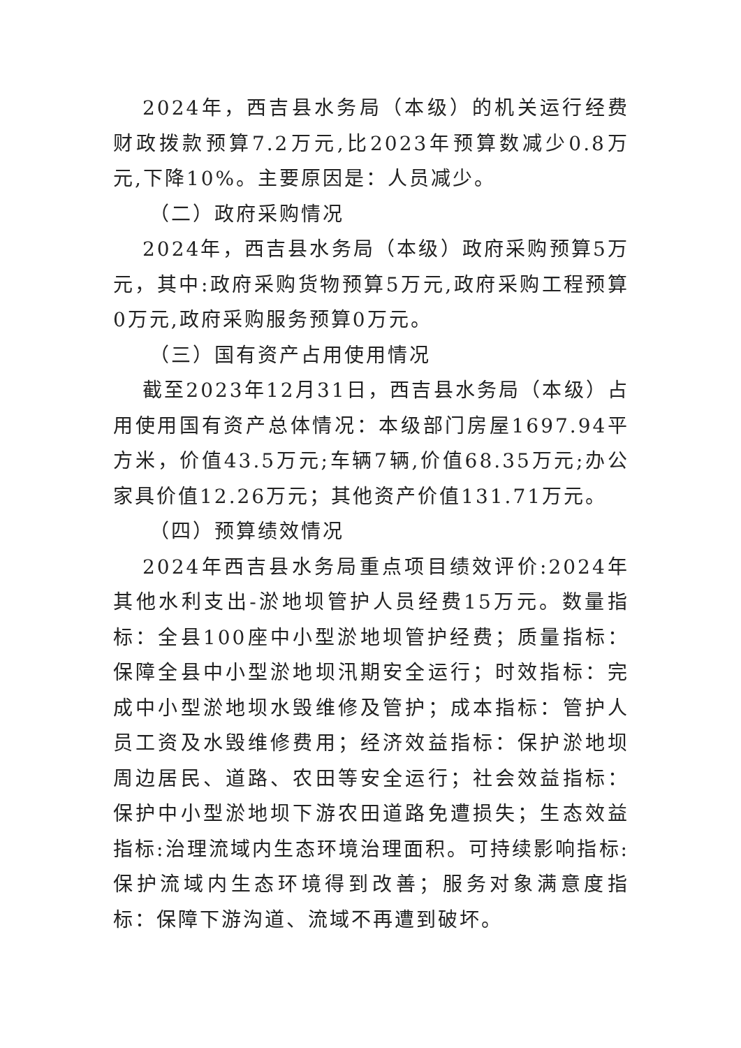2024年，西吉县水务局（本级）的机关运行经费财政拨款预算7.2万元,比2023年预算数减少0.8万元,下降10%。主要原因是：人员减少。
（二）政府采购情况
2024年，西吉县水务局（本级）政府采购预算5万元，其中:政府采购货物预算5万元,政府采购工程预算0万元,政府采购服务预算0万元。
（三）国有资产占用使用情况
截至2023年12月31日，西吉县水务局（本级）占用使用国有资产总体情况：本级部门房屋1697.94平方米，价值43.5万元;车辆7辆,价值68.35万元;办公家具价值12.26万元；其他资产价值131.71万元。
（四）预算绩效情况
2024年西吉县水务局重点项目绩效评价:2024年其他水利支出-淤地坝管护人员经费15万元。数量指标：全县100座中小型淤地坝管护经费；质量指标：保障全县中小型淤地坝汛期安全运行；时效指标：完成中小型淤地坝水毁维修及管护；成本指标：管护人员工资及水毁维修费用；经济效益指标：保护淤地坝周边居民、道路、农田等安全运行；社会效益指标：保护中小型淤地坝下游农田道路免遭损失；生态效益指标:治理流域内生态环境治理面积。可持续影响指标:保护流域内生态环境得到改善；服务对象满意度指标：保障下游沟道、流域不再遭到破坏。